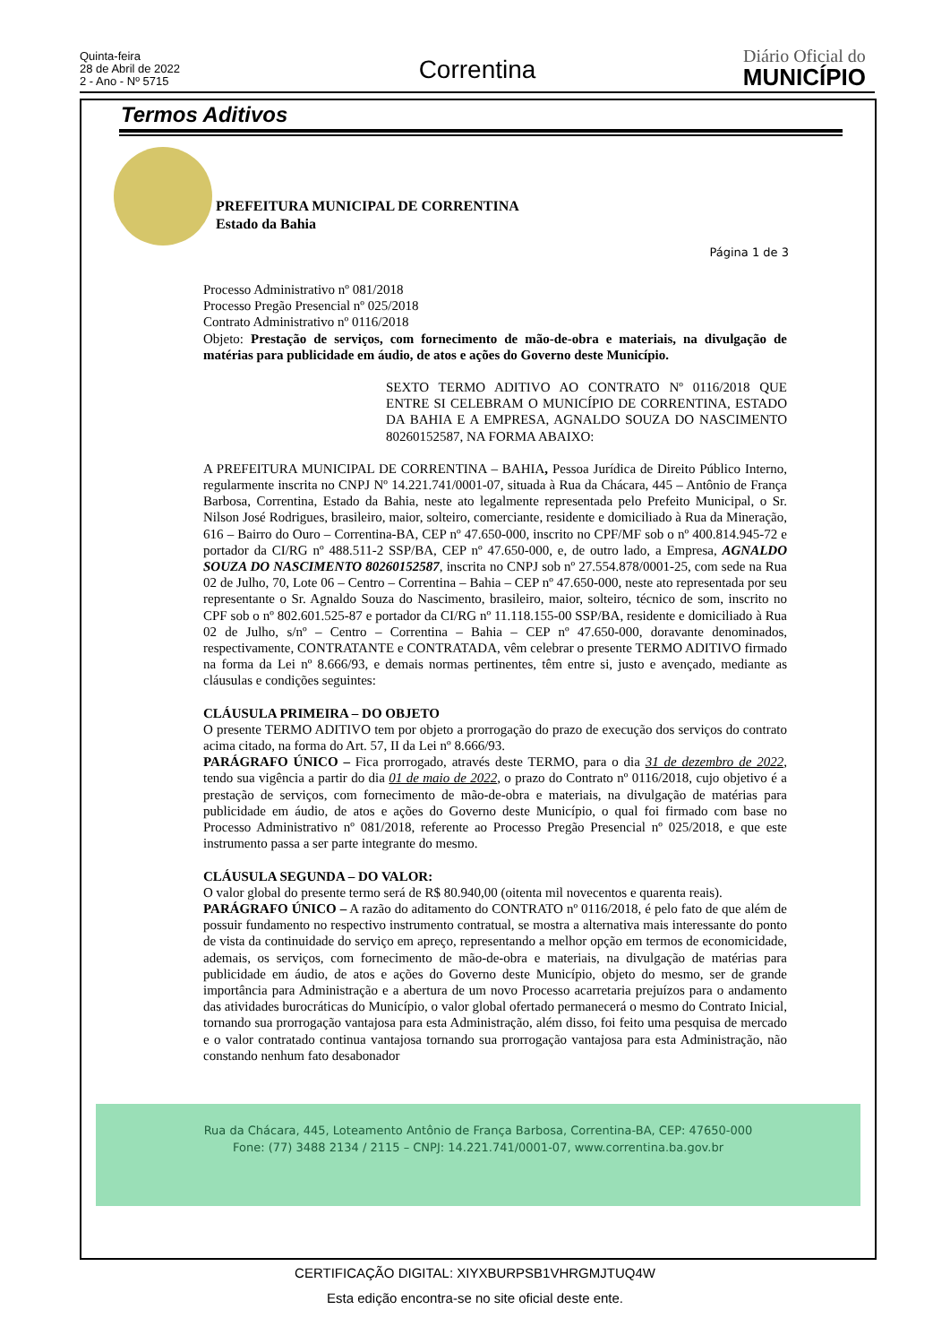Quinta-feira
28 de Abril de 2022
2 - Ano - Nº 5715
Correntina Diário Oficial do
MUNICÍPIO
Termos Aditivos
PREFEITURA MUNICIPAL DE CORRENTINA
Estado da Bahia
Página 1 de 3
Processo Administrativo nº 081/2018
Processo Pregão Presencial nº 025/2018
Contrato Administrativo nº 0116/2018
Objeto: Prestação de serviços, com fornecimento de mão-de-obra e materiais, na divulgação de matérias para publicidade em áudio, de atos e ações do Governo deste Município.
SEXTO TERMO ADITIVO AO CONTRATO Nº 0116/2018 QUE ENTRE SI CELEBRAM O MUNICÍPIO DE CORRENTINA, ESTADO DA BAHIA E A EMPRESA, AGNALDO SOUZA DO NASCIMENTO 80260152587, NA FORMA ABAIXO:
A PREFEITURA MUNICIPAL DE CORRENTINA – BAHIA, Pessoa Jurídica de Direito Público Interno, regularmente inscrita no CNPJ Nº 14.221.741/0001-07, situada à Rua da Chácara, 445 – Antônio de França Barbosa, Correntina, Estado da Bahia, neste ato legalmente representada pelo Prefeito Municipal, o Sr. Nilson José Rodrigues, brasileiro, maior, solteiro, comerciante, residente e domiciliado à Rua da Mineração, 616 – Bairro do Ouro – Correntina-BA, CEP nº 47.650-000, inscrito no CPF/MF sob o nº 400.814.945-72 e portador da CI/RG nº 488.511-2 SSP/BA, CEP nº 47.650-000, e, de outro lado, a Empresa, AGNALDO SOUZA DO NASCIMENTO 80260152587, inscrita no CNPJ sob nº 27.554.878/0001-25, com sede na Rua 02 de Julho, 70, Lote 06 – Centro – Correntina – Bahia – CEP nº 47.650-000, neste ato representada por seu representante o Sr. Agnaldo Souza do Nascimento, brasileiro, maior, solteiro, técnico de som, inscrito no CPF sob o nº 802.601.525-87 e portador da CI/RG nº 11.118.155-00 SSP/BA, residente e domiciliado à Rua 02 de Julho, s/nº – Centro – Correntina – Bahia – CEP nº 47.650-000, doravante denominados, respectivamente, CONTRATANTE e CONTRATADA, vêm celebrar o presente TERMO ADITIVO firmado na forma da Lei nº 8.666/93, e demais normas pertinentes, têm entre si, justo e avençado, mediante as cláusulas e condições seguintes:
CLÁUSULA PRIMEIRA – DO OBJETO
O presente TERMO ADITIVO tem por objeto a prorrogação do prazo de execução dos serviços do contrato acima citado, na forma do Art. 57, II da Lei nº 8.666/93.
PARÁGRAFO ÚNICO – Fica prorrogado, através deste TERMO, para o dia 31 de dezembro de 2022, tendo sua vigência a partir do dia 01 de maio de 2022, o prazo do Contrato nº 0116/2018, cujo objetivo é a prestação de serviços, com fornecimento de mão-de-obra e materiais, na divulgação de matérias para publicidade em áudio, de atos e ações do Governo deste Município, o qual foi firmado com base no Processo Administrativo nº 081/2018, referente ao Processo Pregão Presencial nº 025/2018, e que este instrumento passa a ser parte integrante do mesmo.
CLÁUSULA SEGUNDA – DO VALOR:
O valor global do presente termo será de R$ 80.940,00 (oitenta mil novecentos e quarenta reais).
PARÁGRAFO ÚNICO – A razão do aditamento do CONTRATO nº 0116/2018, é pelo fato de que além de possuir fundamento no respectivo instrumento contratual, se mostra a alternativa mais interessante do ponto de vista da continuidade do serviço em apreço, representando a melhor opção em termos de economicidade, ademais, os serviços, com fornecimento de mão-de-obra e materiais, na divulgação de matérias para publicidade em áudio, de atos e ações do Governo deste Município, objeto do mesmo, ser de grande importância para Administração e a abertura de um novo Processo acarretaria prejuízos para o andamento das atividades burocráticas do Município, o valor global ofertado permanecerá o mesmo do Contrato Inicial, tornando sua prorrogação vantajosa para esta Administração, além disso, foi feito uma pesquisa de mercado e o valor contratado continua vantajosa tornando sua prorrogação vantajosa para esta Administração, não constando nenhum fato desabonador
Rua da Chácara, 445, Loteamento Antônio de França Barbosa, Correntina-BA, CEP: 47650-000
Fone: (77) 3488 2134 / 2115 – CNPJ: 14.221.741/0001-07, www.correntina.ba.gov.br
CERTIFICAÇÃO DIGITAL: XIYXBURPSB1VHRGMJTUQ4W
Esta edição encontra-se no site oficial deste ente.